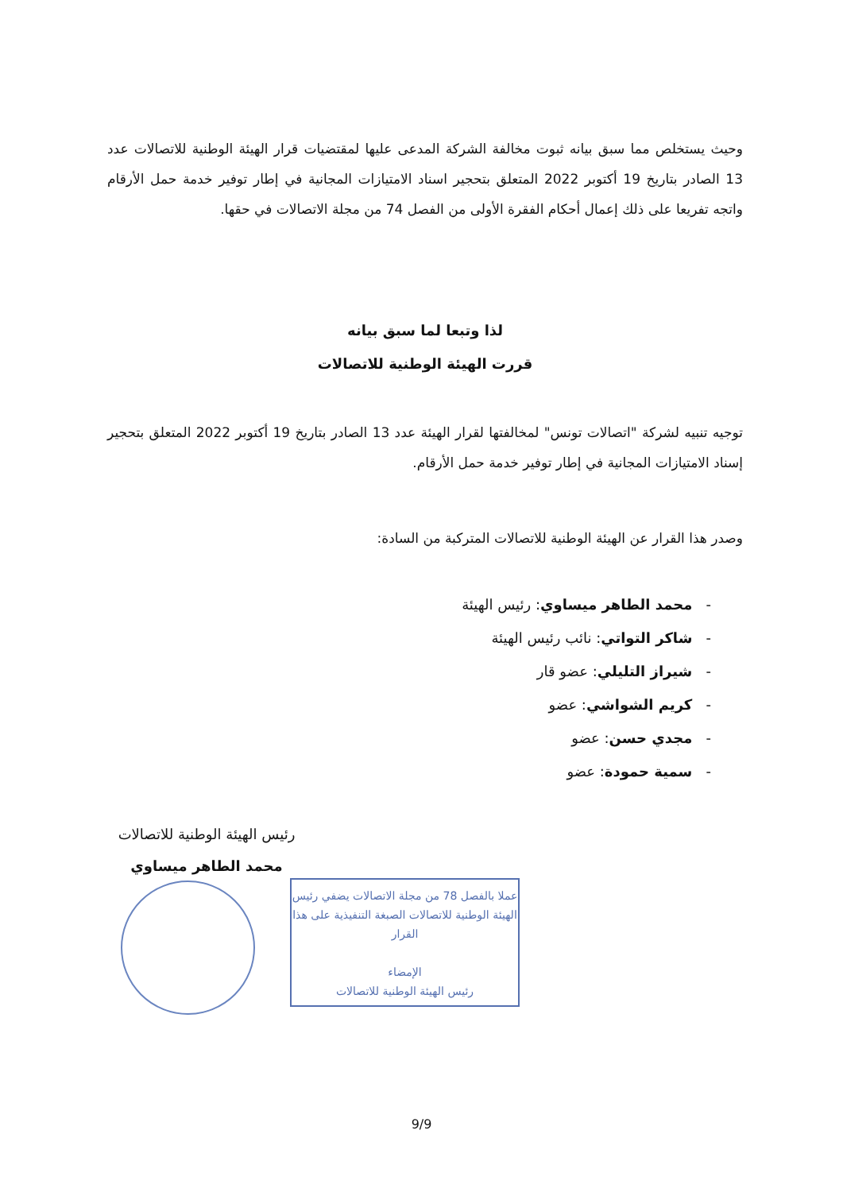وحيث يستخلص مما سبق بيانه ثبوت مخالفة الشركة المدعى عليها لمقتضيات قرار الهيئة الوطنية للاتصالات عدد 13 الصادر بتاريخ 19 أكتوبر 2022 المتعلق بتحجير اسناد الامتيازات المجانية في إطار توفير خدمة حمل الأرقام واتجه تفريعا على ذلك إعمال أحكام الفقرة الأولى من الفصل 74 من مجلة الاتصالات في حقها.
لذا وتبعا لما سبق بيانه
قررت الهيئة الوطنية للاتصالات
توجيه تنبيه لشركة "اتصالات تونس" لمخالفتها لقرار الهيئة عدد 13 الصادر بتاريخ 19 أكتوبر 2022 المتعلق بتحجير إسناد الامتيازات المجانية في إطار توفير خدمة حمل الأرقام.
وصدر هذا القرار عن الهيئة الوطنية للاتصالات المتركبة من السادة:
- محمد الطاهر ميساوي: رئيس الهيئة
- شاكر التواتي: نائب رئيس الهيئة
- شيراز التليلي: عضو قار
- كريم الشواشي: عضو
- مجدي حسن: عضو
- سمية حمودة: عضو
رئيس الهيئة الوطنية للاتصالات
محمد الطاهر ميساوي
عملا بالفصل 78 من مجلة الاتصالات يضفي رئيس الهيئة الوطنية للاتصالات الصبغة التنفيذية على هذا القرار
الإمضاء
رئيس الهيئة الوطنية للاتصالات
9/9